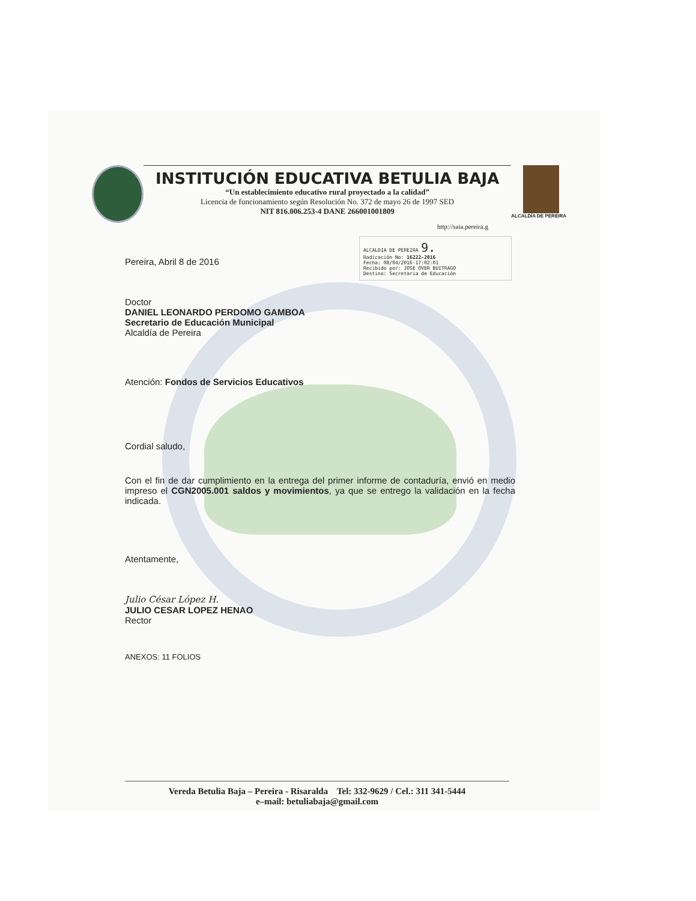INSTITUCIÓN EDUCATIVA BETULIA BAJA
“Un establecimiento educativo rural proyectado a la calidad”
Licencia de funcionamiento según Resolución No. 372 de mayo 26 de 1997 SED
NIT 816.006.253-4 DANE 266001001809
ALCALDÍA DE PEREIRA
http://saia.pereira.g
ALCALDIA DE PEREIRA 9.
Radicación No: 16222-2016
Fecha: 08/04/2016-17:02:01
Recibido por: JOSE OVER BUITRAGO
Destino: Secretaria de Educación
Pereira, Abril 8 de 2016
Doctor
DANIEL LEONARDO PERDOMO GAMBOA
Secretario de Educación Municipal
Alcaldía de Pereira
Atención: Fondos de Servicios Educativos
Cordial saludo,
Con el fin de dar cumplimiento en la entrega del primer informe de contaduría, envió en medio impreso el CGN2005.001 saldos y movimientos, ya que se entrego la validación en la fecha indicada.
Atentamente,
Julio César López H.
JULIO CESAR LOPEZ HENAO
Rector
ANEXOS: 11 FOLIOS
Vereda Betulia Baja – Pereira - Risaralda Tel: 332-9629 / Cel.: 311 341-5444
e–mail: betuliabaja@gmail.com